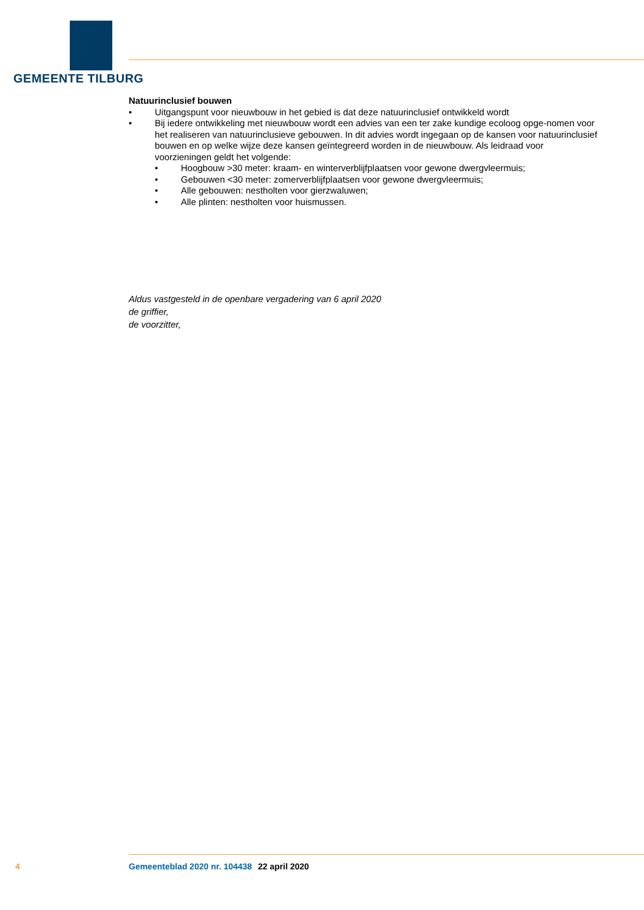GEMEENTE TILBURG
Natuurinclusief bouwen
• Uitgangspunt voor nieuwbouw in het gebied is dat deze natuurinclusief ontwikkeld wordt
• Bij iedere ontwikkeling met nieuwbouw wordt een advies van een ter zake kundige ecoloog opge-nomen voor het realiseren van natuurinclusieve gebouwen. In dit advies wordt ingegaan op de kansen voor natuurinclusief bouwen en op welke wijze deze kansen geïntegreerd worden in de nieuwbouw. Als leidraad voor voorzieningen geldt het volgende:
• Hoogbouw >30 meter: kraam- en winterverblijfplaatsen voor gewone dwergvleermuis;
• Gebouwen <30 meter: zomerverblijfplaatsen voor gewone dwergvleermuis;
• Alle gebouwen: nestholten voor gierzwaluwen;
• Alle plinten: nestholten voor huismussen.
Aldus vastgesteld in de openbare vergadering van 6 april 2020
de griffier,
de voorzitter,
4 Gemeenteblad 2020 nr. 104438 22 april 2020